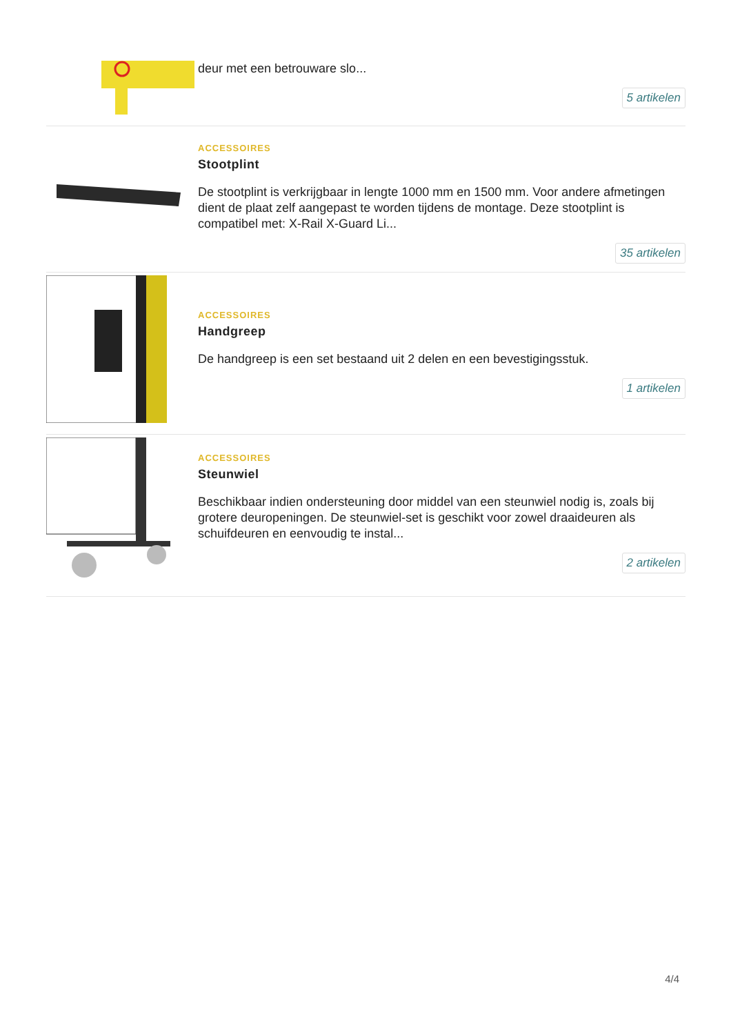deur met een betrouware slo...
5 artikelen
ACCESSOIRES
Stootplint
De stootplint is verkrijgbaar in lengte 1000 mm en 1500 mm. Voor andere afmetingen dient de plaat zelf aangepast te worden tijdens de montage. Deze stootplint is compatibel met: X-Rail X-Guard Li...
35 artikelen
ACCESSOIRES
Handgreep
De handgreep is een set bestaand uit 2 delen en een bevestigingsstuk.
1 artikelen
ACCESSOIRES
Steunwiel
Beschikbaar indien ondersteuning door middel van een steunwiel nodig is, zoals bij grotere deuropeningen. De steunwiel-set is geschikt voor zowel draaideuren als schuifdeuren en eenvoudig te instal...
2 artikelen
4/4